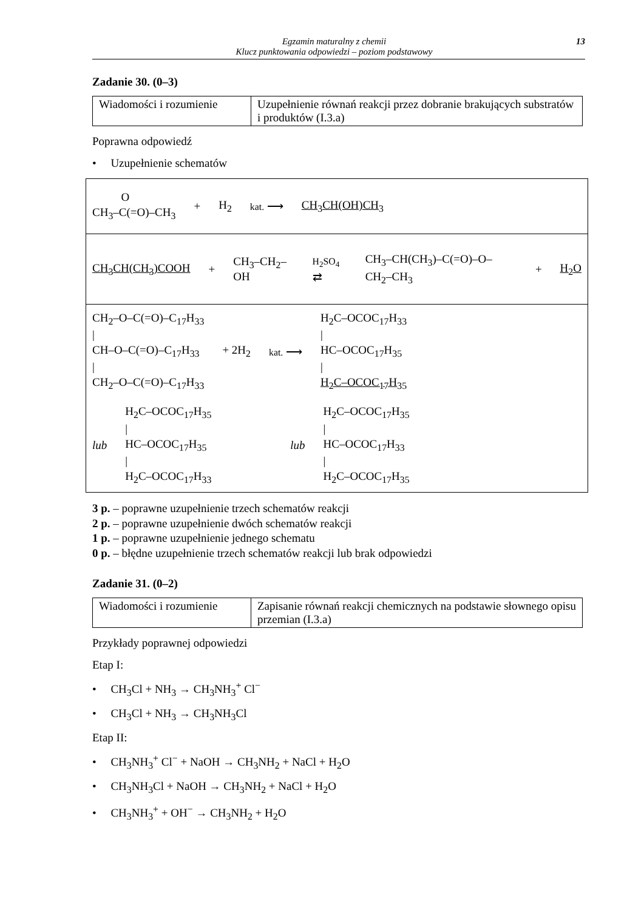Egzamin maturalny z chemii
Klucz punktowania odpowiedzi – poziom podstawowy
13
Zadanie 30. (0–3)
| Wiadomości i rozumienie | Uzupełnienie równań reakcji przez dobranie brakujących substratów i produktów (I.3.a) |
Poprawna odpowiedź
• Uzupełnienie schematów
| O CH<sub>3</sub>–C(=O)–CH<sub>3</sub> + H<sub>2</sub> kat. ⟶ CH<sub>3</sub>CH(OH)CH<sub>3</sub> |
| CH<sub>3</sub>CH(CH<sub>3</sub>)COOH + CH<sub>3</sub>–CH<sub>2</sub>–OH H<sub>2</sub>SO<sub>4</sub> ⇄ CH<sub>3</sub>–CH(CH<sub>3</sub>)–C(=O)–O–CH<sub>2</sub>–CH<sub>3</sub> + H<sub>2</sub>O |
| CH<sub>2</sub>–O–C(=O)–C<sub>17</sub>H<sub>33</sub> / CH–O–C(=O)–C<sub>17</sub>H<sub>33</sub> / CH<sub>2</sub>–O–C(=O)–C<sub>17</sub>H<sub>33</sub> + 2H<sub>2</sub> kat. ⟶ H<sub>2</sub>C–OCOC<sub>17</sub>H<sub>33</sub> / HC–OCOC<sub>17</sub>H<sub>35</sub> / H<sub>2</sub>C–OCOC<sub>17</sub>H<sub>35</sub> lub H<sub>2</sub>C–OCOC<sub>17</sub>H<sub>35</sub> / HC–OCOC<sub>17</sub>H<sub>35</sub> / H<sub>2</sub>C–OCOC<sub>17</sub>H<sub>33</sub> lub H<sub>2</sub>C–OCOC<sub>17</sub>H<sub>35</sub> / HC–OCOC<sub>17</sub>H<sub>33</sub> / H<sub>2</sub>C–OCOC<sub>17</sub>H<sub>35</sub> |
3 p. – poprawne uzupełnienie trzech schematów reakcji
2 p. – poprawne uzupełnienie dwóch schematów reakcji
1 p. – poprawne uzupełnienie jednego schematu
0 p. – błędne uzupełnienie trzech schematów reakcji lub brak odpowiedzi
Zadanie 31. (0–2)
| Wiadomości i rozumienie | Zapisanie równań reakcji chemicznych na podstawie słownego opisu przemian (I.3.a) |
Przykłady poprawnej odpowiedzi
Etap I:
• CH<sub>3</sub>Cl + NH<sub>3</sub> → CH<sub>3</sub>NH<sub>3</sub><sup>+</sup> Cl<sup>−</sup>
• CH<sub>3</sub>Cl + NH<sub>3</sub> → CH<sub>3</sub>NH<sub>3</sub>Cl
Etap II:
• CH<sub>3</sub>NH<sub>3</sub><sup>+</sup> Cl<sup>−</sup> + NaOH → CH<sub>3</sub>NH<sub>2</sub> + NaCl + H<sub>2</sub>O
• CH<sub>3</sub>NH<sub>3</sub>Cl + NaOH → CH<sub>3</sub>NH<sub>2</sub> + NaCl + H<sub>2</sub>O
• CH<sub>3</sub>NH<sub>3</sub><sup>+</sup> + OH<sup>−</sup> → CH<sub>3</sub>NH<sub>2</sub> + H<sub>2</sub>O